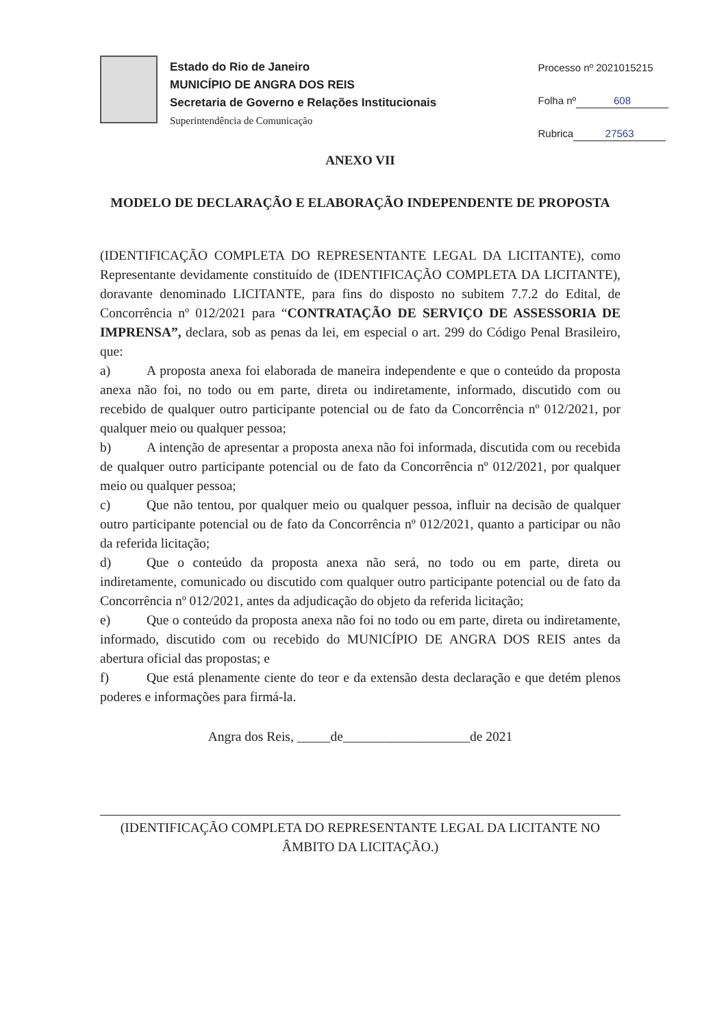Estado do Rio de Janeiro
MUNICÍPIO DE ANGRA DOS REIS
Secretaria de Governo e Relações Institucionais
Superintendência de Comunicação
Processo nº 2021015215
Folha nº 608
Rubrica 27563
ANEXO VII
MODELO DE DECLARAÇÃO E ELABORAÇÃO INDEPENDENTE DE PROPOSTA
(IDENTIFICAÇÃO COMPLETA DO REPRESENTANTE LEGAL DA LICITANTE), como Representante devidamente constituído de (IDENTIFICAÇÃO COMPLETA DA LICITANTE), doravante denominado LICITANTE, para fins do disposto no subitem 7.7.2 do Edital, de Concorrência nº 012/2021 para “CONTRATAÇÃO DE SERVIÇO DE ASSESSORIA DE IMPRENSA”, declara, sob as penas da lei, em especial o art. 299 do Código Penal Brasileiro, que:
a) A proposta anexa foi elaborada de maneira independente e que o conteúdo da proposta anexa não foi, no todo ou em parte, direta ou indiretamente, informado, discutido com ou recebido de qualquer outro participante potencial ou de fato da Concorrência nº 012/2021, por qualquer meio ou qualquer pessoa;
b) A intenção de apresentar a proposta anexa não foi informada, discutida com ou recebida de qualquer outro participante potencial ou de fato da Concorrência nº 012/2021, por qualquer meio ou qualquer pessoa;
c) Que não tentou, por qualquer meio ou qualquer pessoa, influir na decisão de qualquer outro participante potencial ou de fato da Concorrência nº 012/2021, quanto a participar ou não da referida licitação;
d) Que o conteúdo da proposta anexa não será, no todo ou em parte, direta ou indiretamente, comunicado ou discutido com qualquer outro participante potencial ou de fato da Concorrência nº 012/2021, antes da adjudicação do objeto da referida licitação;
e) Que o conteúdo da proposta anexa não foi no todo ou em parte, direta ou indiretamente, informado, discutido com ou recebido do MUNICÍPIO DE ANGRA DOS REIS antes da abertura oficial das propostas; e
f) Que está plenamente ciente do teor e da extensão desta declaração e que detém plenos poderes e informações para firmá-la.
Angra dos Reis, _____de___________________de 2021
(IDENTIFICAÇÃO COMPLETA DO REPRESENTANTE LEGAL DA LICITANTE NO ÂMBITO DA LICITAÇÃO.)